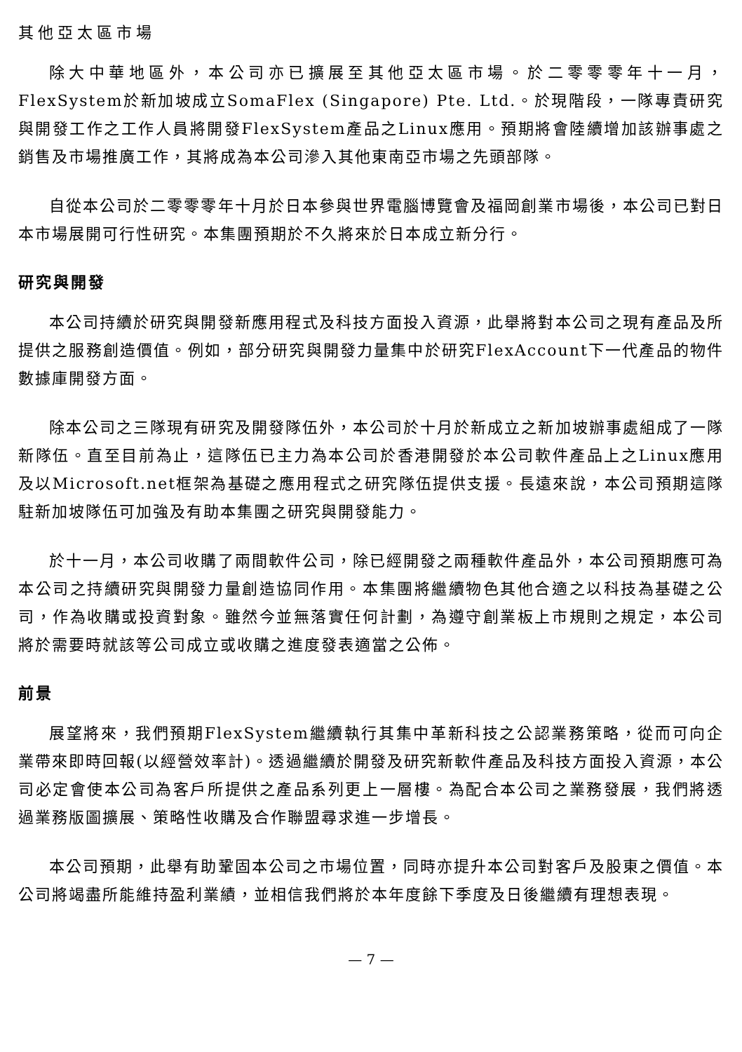其他亞太區市場
除大中華地區外，本公司亦已擴展至其他亞太區市場。於二零零零年十一月，FlexSystem於新加坡成立SomaFlex (Singapore) Pte. Ltd.。於現階段，一隊專責研究與開發工作之工作人員將開發FlexSystem產品之Linux應用。預期將會陸續增加該辦事處之銷售及市場推廣工作，其將成為本公司滲入其他東南亞市場之先頭部隊。
自從本公司於二零零零年十月於日本參與世界電腦博覽會及福岡創業市場後，本公司已對日本市場展開可行性研究。本集團預期於不久將來於日本成立新分行。
研究與開發
本公司持續於研究與開發新應用程式及科技方面投入資源，此舉將對本公司之現有產品及所提供之服務創造價值。例如，部分研究與開發力量集中於研究FlexAccount下一代產品的物件數據庫開發方面。
除本公司之三隊現有研究及開發隊伍外，本公司於十月於新成立之新加坡辦事處組成了一隊新隊伍。直至目前為止，這隊伍已主力為本公司於香港開發於本公司軟件產品上之Linux應用及以Microsoft.net框架為基礎之應用程式之研究隊伍提供支援。長遠來說，本公司預期這隊駐新加坡隊伍可加強及有助本集團之研究與開發能力。
於十一月，本公司收購了兩間軟件公司，除已經開發之兩種軟件產品外，本公司預期應可為本公司之持續研究與開發力量創造協同作用。本集團將繼續物色其他合適之以科技為基礎之公司，作為收購或投資對象。雖然今並無落實任何計劃，為遵守創業板上市規則之規定，本公司將於需要時就該等公司成立或收購之進度發表適當之公佈。
前景
展望將來，我們預期FlexSystem繼續執行其集中革新科技之公認業務策略，從而可向企業帶來即時回報(以經營效率計)。透過繼續於開發及研究新軟件產品及科技方面投入資源，本公司必定會使本公司為客戶所提供之產品系列更上一層樓。為配合本公司之業務發展，我們將透過業務版圖擴展、策略性收購及合作聯盟尋求進一步增長。
本公司預期，此舉有助鞏固本公司之市場位置，同時亦提升本公司對客戶及股東之價值。本公司將竭盡所能維持盈利業績，並相信我們將於本年度餘下季度及日後繼續有理想表現。
— 7 —